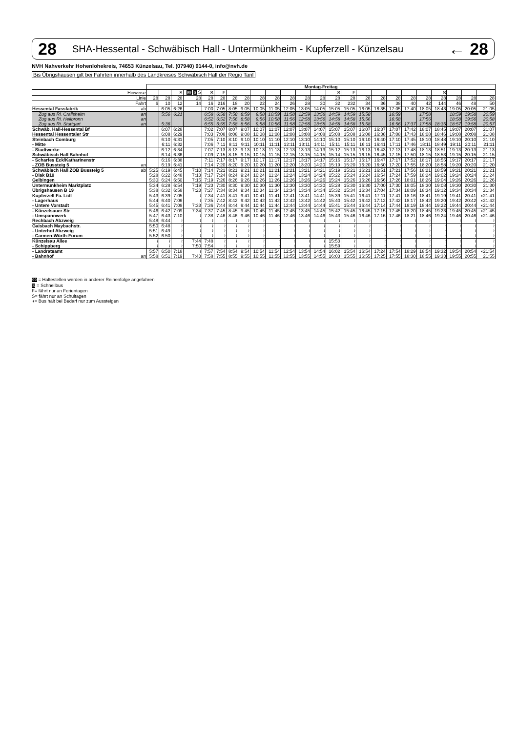28 SHA-Hessental - Schwäbisch Hall - Untermünkheim - Kupferzell - Künzelsau ← 28
NVH Nahverkehr Hohenlohekreis, 74653 Künzelsau, Tel. (07940) 9144-0, info@nvh.de
Bis Übrigshausen gilt bei Fahrten innerhalb des Landkreises Schwäbisch Hall der Regio Tarif
| | | Montag-Freitag | | | | | | | | | | | | | | | | | | | | | | | |
| | Hinweise | | | S | 99 S S | S | F | | | | | | | | S | F | | | | | | S | | | |
| | Linie | 28 | 28 | 28 | 28 | 28 | 28 | 28 | 28 | 28 | 28 | 28 | 28 | 28 | 28 | 28 | 28 | 28 | 28 | 28 | 28 | 28 | 28 | 28 | 28 |
| | Fahrt | 6 | 10 | 12 | 14 | 16 | 216 | 18 | 20 | 22 | 24 | 26 | 28 | 30 | 32 | 232 | 34 | 36 | 38 | 40 | 42 | 144 | 46 | 48 | 50 |
| Hessental Fassfabrik | ab | | 6:05 | 6:26 | | 7:00 | 7:05 | 8:05 | 9:05 | 10:05 | 11:05 | 12:05 | 13:05 | 14:05 | 15:05 | 15:05 | 16:05 | 16:35 | 17:05 | 17:40 | 18:05 | 18:43 | 19:05 | 20:05 | 21:05 |
| Zug aus Ri. Crailsheim | an | | 5:56 | 6:21 | | 6:58 | 6:58 | 7:58 | 8:59 | 9:58 | 10:59 | 11:58 | 12:59 | 13:58 | 14:59 | 14:59 | 15:58 | | 16:59 | | 17:58 | | 18:59 | 19:58 | 20:59 |
| Zug aus Ri. Heilbronn | an | | | | | 6:52 | 6:52 | 7:56 | 8:58 | 9:56 | 10:58 | 11:56 | 12:58 | 13:56 | 14:58 | 14:58 | 15:56 | | 16:58 | | 17:56 | | 18:58 | 19:56 | 20:58 |
| Zug aus Ri. Stuttgart | an | | 5:36 | | | 6:55 | 6:55 | 7:58 | 8:56 | 9:58 | 10:56 | 11:58 | 12:56 | 13:58 | 14:58 | 14:58 | 15:58 | | 16:56 | 17:37 | 17:58 | 18:35 | 18:57 | 19:58 | 20:57 |
| Schwäb. Hall-Hessental Bf | | | 6:07 | 6:28 | | 7:02 | 7:07 | 8:07 | 9:07 | 10:07 | 11:07 | 12:07 | 13:07 | 14:07 | 15:07 | 15:07 | 16:07 | 16:37 | 17:07 | 17:42 | 18:07 | 18:45 | 19:07 | 20:07 | 21:07 |
| Hessental Hessentaler Str | | | 6:08 | 6:29 | | 7:03 | 7:08 | 8:08 | 9:08 | 10:08 | 11:08 | 12:08 | 13:08 | 14:08 | 15:08 | 15:08 | 16:08 | 16:38 | 17:08 | 17:43 | 18:08 | 18:46 | 19:08 | 20:08 | 21:08 |
| Steinbach Comburg | | | 6:10 | 6:31 | | 7:05 | 7:10 | 8:10 | 9:10 | 10:10 | 11:10 | 12:10 | 13:10 | 14:10 | 15:10 | 15:10 | 16:10 | 16:40 | 17:10 | 17:45 | 18:10 | 18:48 | 19:10 | 20:10 | 21:10 |
| - Mitte | | | 6:11 | 6:32 | | 7:06 | 7:11 | 8:11 | 9:11 | 10:11 | 11:11 | 12:11 | 13:11 | 14:11 | 15:11 | 15:11 | 16:11 | 16:41 | 17:11 | 17:46 | 18:11 | 18:49 | 19:11 | 20:11 | 21:11 |
| - Stadtwerke | | | 6:12 | 6:34 | | 7:07 | 7:13 | 8:13 | 9:13 | 10:13 | 11:13 | 12:13 | 13:13 | 14:13 | 15:12 | 15:13 | 16:13 | 16:43 | 17:13 | 17:48 | 18:13 | 18:51 | 19:13 | 20:13 | 21:13 |
| Schwäbisch Hall Bahnhof | | | 6:14 | 6:36 | | 7:09 | 7:15 | 8:15 | 9:15 | 10:15 | 11:15 | 12:15 | 13:15 | 14:15 | 15:14 | 15:15 | 16:15 | 16:45 | 17:15 | 17:50 | 18:15 | 18:53 | 19:15 | 20:15 | 21:15 |
| - Scharfes Eck/Katharinenstr | | | 6:16 | 6:38 | | 7:11 | 7:17 | 8:17 | 9:17 | 10:17 | 11:17 | 12:17 | 13:17 | 14:17 | 15:16 | 15:17 | 16:17 | 16:47 | 17:17 | 17:52 | 18:17 | 18:55 | 19:17 | 20:17 | 21:17 |
| - ZOB Bussteig 5 | an | | 6:19 | 6:41 | | 7:14 | 7:20 | 8:20 | 9:20 | 10:20 | 11:20 | 12:20 | 13:20 | 14:20 | 15:19 | 15:20 | 16:20 | 16:50 | 17:20 | 17:55 | 18:20 | 18:58 | 19:20 | 20:20 | 21:20 |
| Schwäbisch Hall ZOB Bussteig 5 | ab | 5:25 | 6:19 | 6:45 | 7:10 | 7:14 | 7:21 | 8:21 | 9:21 | 10:21 | 11:21 | 12:21 | 13:21 | 14:21 | 15:19 | 15:21 | 16:21 | 16:51 | 17:21 | 17:56 | 18:21 | 18:59 | 19:21 | 20:21 | 21:21 |
| - Diak B19 | | 5:28 | 6:22 | 6:48 | 7:13 | 7:17 | 7:24 | 8:24 | 9:24 | 10:24 | 11:24 | 12:24 | 13:24 | 14:24 | 15:22 | 15:24 | 16:24 | 16:54 | 17:24 | 17:59 | 18:24 | 19:02 | 19:24 | 20:24 | 21:24 |
| Gelbingen | | 5:30 | 6:24 | 6:50 | 7:15 | 7:19 | 7:26 | 8:26 | 9:26 | 10:26 | 11:26 | 12:26 | 13:26 | 14:26 | 15:24 | 15:26 | 16:26 | 16:56 | 17:26 | 18:01 | 18:26 | 19:04 | 19:26 | 20:26 | 21:26 |
| Untermünkheim Marktplatz | | 5:34 | 6:28 | 6:54 | 7:19 | 7:23 | 7:30 | 8:30 | 9:30 | 10:30 | 11:30 | 12:30 | 13:30 | 14:30 | 15:28 | 15:30 | 16:30 | 17:00 | 17:30 | 18:05 | 18:30 | 19:08 | 19:30 | 20:30 | 21:30 |
| Übrigshausen B 19 | | 5:38 | 6:32 | 6:58 | 7:23 | 7:27 | 7:34 | 8:34 | 9:34 | 10:34 | 11:34 | 12:34 | 13:34 | 14:34 | 15:32 | 15:34 | 16:34 | 17:04 | 17:34 | 18:09 | 18:34 | 19:12 | 19:34 | 20:34 | 21:34 |
| Kupferzell Fa. Lidl | | 5:43 | 6:39 | 7:05 | ≀ | 7:34 | 7:41 | 8:41 | 9:41 | 10:41 | 11:41 | 12:41 | 13:41 | 14:41 | 15:39 | 15:41 | 16:41 | 17:11 | 17:41 | 18:16 | 18:41 | 19:19 | 19:41 | 20:41 | ◖21:41 |
| - Lagerhaus | | 5:44 | 6:40 | 7:06 | ≀ | 7:35 | 7:42 | 8:42 | 9:42 | 10:42 | 11:42 | 12:42 | 13:42 | 14:42 | 15:40 | 15:42 | 16:42 | 17:12 | 17:42 | 18:17 | 18:42 | 19:20 | 19:42 | 20:42 | ◖21:42 |
| - Untere Vorstadt | | 5:45 | 6:41 | 7:08 | 7:33 | 7:36 | 7:44 | 8:44 | 9:44 | 10:44 | 11:44 | 12:44 | 13:44 | 14:44 | 15:41 | 15:44 | 16:44 | 17:14 | 17:44 | 18:19 | 18:44 | 19:22 | 19:44 | 20:44 | ◖21:44 |
| - Künzelsauer Str | | 5:46 | 6:42 | 7:09 | 7:34 | 7:37 | 7:45 | 8:45 | 9:45 | 10:45 | 11:45 | 12:45 | 13:45 | 14:45 | 15:42 | 15:45 | 16:45 | 17:15 | 17:45 | 18:20 | 18:45 | 19:23 | 19:45 | 20:45 | ◖21:45 |
| - Umspannwerk | | 5:47 | 6:43 | 7:10 | ≀ | 7:38 | 7:46 | 8:46 | 9:46 | 10:46 | 11:46 | 12:46 | 13:46 | 14:46 | 15:43 | 15:46 | 16:46 | 17:16 | 17:46 | 18:21 | 18:46 | 19:24 | 19:46 | 20:46 | ◖21:46 |
| Rechbach Abzweig | | 5:48 | 6:44 | ≀ | ≀ | ≀ | ≀ | ≀ | ≀ | ≀ | ≀ | ≀ | ≀ | ≀ | ≀ | ≀ | ≀ | ≀ | ≀ | ≀ | ≀ | ≀ | ≀ | ≀ | ≀ |
| Gaisbach Maybachstr. | | 5:50 | 6:48 | ≀ | ≀ | ≀ | ≀ | ≀ | ≀ | ≀ | ≀ | ≀ | ≀ | ≀ | ≀ | ≀ | ≀ | ≀ | ≀ | ≀ | ≀ | ≀ | ≀ | ≀ | ≀ |
| - Unterhof Abzweig | | 5:51 | 6:49 | ≀ | ≀ | ≀ | ≀ | ≀ | ≀ | ≀ | ≀ | ≀ | ≀ | ≀ | ≀ | ≀ | ≀ | ≀ | ≀ | ≀ | ≀ | ≀ | ≀ | ≀ | ≀ |
| - Carmen-Würth-Forum | | 5:52 | 6:50 | ≀ | ≀ | ≀ | ≀ | ≀ | ≀ | ≀ | ≀ | ≀ | ≀ | ≀ | ≀ | ≀ | ≀ | ≀ | ≀ | ≀ | ≀ | ≀ | ≀ | ≀ | ≀ |
| Künzelsau Allee | | ≀ | ≀ | ≀ | 7:44 | 7:48 | ≀ | ≀ | ≀ | ≀ | ≀ | ≀ | ≀ | ≀ | 15:53 | ≀ | ≀ | ≀ | ≀ | ≀ | ≀ | ≀ | ≀ | ≀ | ≀ |
| - Schippberg | | ≀ | ≀ | ≀ | 7:50 | 7:54 | ≀ | ≀ | ≀ | ≀ | ≀ | ≀ | ≀ | ≀ | 15:59 | ≀ | ≀ | ≀ | ≀ | ≀ | ≀ | ≀ | ≀ | ≀ | ≀ |
| - Landratsamt | | 5:57 | 6:50 | 7:18 | ≀ | 7:57 | 7:54 | 8:54 | 9:54 | 10:54 | 11:54 | 12:54 | 13:54 | 14:54 | 16:02 | 15:54 | 16:54 | 17:24 | 17:54 | 18:29 | 18:54 | 19:32 | 19:54 | 20:54 | ◖21:54 |
| - Bahnhof | an | 5:58 | 6:51 | 7:19 | 7:43 | 7:58 | 7:55 | 8:55 | 9:55 | 10:55 | 11:55 | 12:55 | 13:55 | 14:55 | 16:03 | 15:55 | 16:55 | 17:25 | 17:55 | 18:30 | 18:55 | 19:33 | 19:55 | 20:55 | 21:55 |
99 = Haltestellen werden in anderer Reihenfolge angefahren
S = Schnellbus
F= fährt nur an Ferientagen
S= fährt nur an Schultagen
◖= Bus hält bei Bedarf nur zum Aussteigen